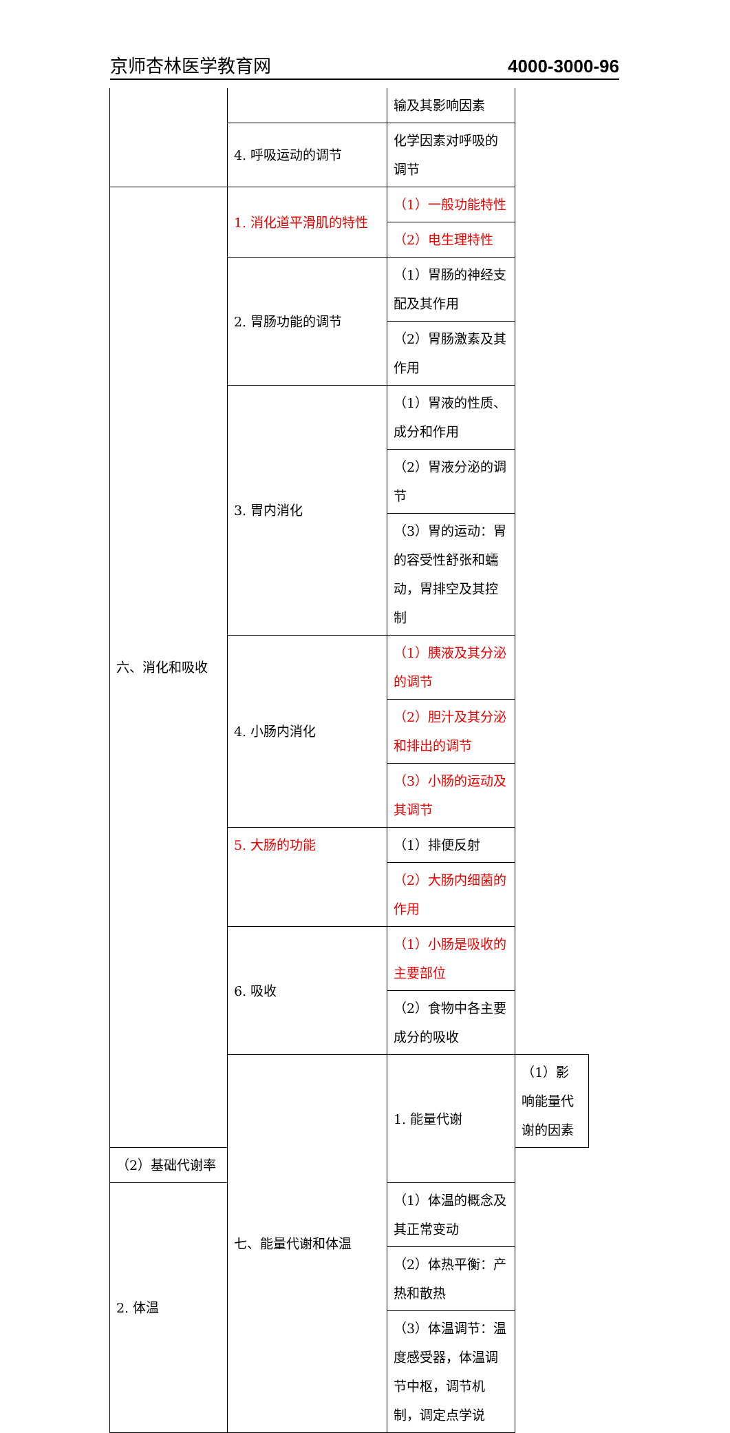京师杏林医学教育网 4000-3000-96
| | | 输及其影响因素 | |
| | 4. 呼吸运动的调节 | 化学因素对呼吸的调节 | |
| 六、消化和吸收 | 1. 消化道平滑肌的特性 | （1）一般功能特性 | |
| | | （2）电生理特性 | |
| | 2. 胃肠功能的调节 | （1）胃肠的神经支配及其作用 | |
| | | （2）胃肠激素及其作用 | |
| | 3. 胃内消化 | （1）胃液的性质、成分和作用 | |
| | | （2）胃液分泌的调节 | |
| | | （3）胃的运动：胃的容受性舒张和蠕动，胃排空及其控制 | |
| | 4. 小肠内消化 | （1）胰液及其分泌的调节 | |
| | | （2）胆汁及其分泌和排出的调节 | |
| | | （3）小肠的运动及其调节 | |
| | 5. 大肠的功能 | （1）排便反射 | |
| | | （2）大肠内细菌的作用 | |
| | 6. 吸收 | （1）小肠是吸收的主要部位 | |
| | | （2）食物中各主要成分的吸收 | |
| | 七、能量代谢和体温 | 1. 能量代谢 | （1）影响能量代谢的因素 |
| （2）基础代谢率 | | | |
| 2. 体温 | | （1）体温的概念及其正常变动 | |
| | | （2）体热平衡：产热和散热 | |
| | | （3）体温调节：温度感受器，体温调节中枢，调节机制，调定点学说 | |